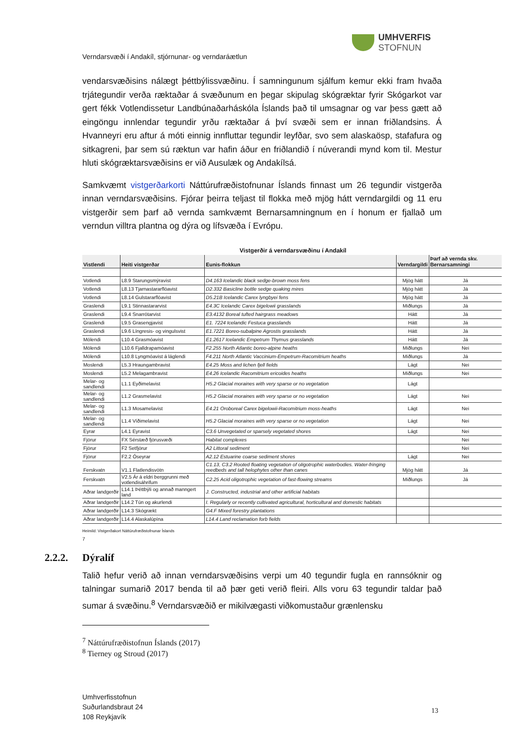UMHVERFIS
STOFNUN
Verndarsvæði í Andakíl, stjórnunar- og verndaráætlun
vendarsvæðisins nálægt þéttbýlissvæðinu. Í samningunum sjálfum kemur ekki fram hvaða trjátegundir verða ræktaðar á svæðunum en þegar skipulag skógræktar fyrir Skógarkot var gert fékk Votlendissetur Landbúnaðarháskóla Íslands það til umsagnar og var þess gætt að eingöngu innlendar tegundir yrðu ræktaðar á því svæði sem er innan friðlandsins. Á Hvanneyri eru aftur á móti einnig innfluttar tegundir leyfðar, svo sem alaskaösp, stafafura og sitkagreni, þar sem sú ræktun var hafin áður en friðlandið í núverandi mynd kom til. Mestur hluti skógræktarsvæðisins er við Ausulæk og Andakílsá.
Samkvæmt vistgerðarkorti Náttúrufræðistofnunar Íslands finnast um 26 tegundir vistgerða innan verndarsvæðisins. Fjórar þeirra teljast til flokka með mjög hátt verndargildi og 11 eru vistgerðir sem þarf að vernda samkvæmt Bernarsamningnum en í honum er fjallað um verndun villtra plantna og dýra og lífsvæða í Evrópu.
Vistgerðir á verndarsvæðinu í Andakíl
| Vistlendi | Heiti vistgerðar | Eunis-flokkun | Verndargildi | Þarf að vernda skv. Bernarsamningi |
| --- | --- | --- | --- | --- |
| Votlendi | L8.9 Starungsmýravist | D4.163 Icelandic black sedge-brown moss fens | Mjög hátt | Já |
| Votlendi | L8.13 Tjarnastararflóavist | D2.332 Basicline bottle sedge quaking mires | Mjög hátt | Já |
| Votlendi | L8.14 Gulstararflóavist | D5.21B Icelandic Carex lyngbyei fens | Mjög hátt | Já |
| Graslendi | L9.1 Stinnastararvist | E4.3C Icelandic Carex bigelowii grasslands | Miðlungs | Já |
| Graslendi | L9.4 Snarrótarvist | E3.4132 Boreal tufted hairgrass meadows | Hátt | Já |
| Graslendi | L9.5 Grasengjavist | E1. 7224 Icelandic Festuca grasslands | Hátt | Já |
| Graslendi | L9.6 Língresis- og vingulsvist | E1.7221 Boreo-subalpine Agrostis grasslands | Hátt | Já |
| Mólendi | L10.4 Grasmóavist | E1.2617 Icelandic Empetrum Thymus grasslands | Hátt | Já |
| Mólendi | L10.6 Fjalldrapamóavist | F2.255 North Atlantic boreo-alpine heaths | Miðlungs | Nei |
| Mólendi | L10.8 Lyngmóavist á láglendi | F4.211 North Atlantic Vaccinium-Empetrum-Racomitrium heaths | Miðlungs | Já |
| Moslendi | L5.3 Hraungambravist | E4.25 Moss and lichen fjell fields | Lágt | Nei |
| Moslendi | L5.2 Melagambravist | E4.26 Icelandic Racomitrium ericoides heaths | Miðlungs | Nei |
| Melar- og sandlendi | L1.1 Eyðimelavist | H5.2 Glacial moraines with very sparse or no vegetation | Lágt | |
| Melar- og sandlendi | L1.2 Grasmelavist | H5.2 Glacial moraines with very sparse or no vegetation | Lágt | Nei |
| Melar- og sandlendi | L1.3 Mosamelavist | E4.21 Oroboreal Carex bigelowii-Racomitrium moss-heaths | Lágt | Nei |
| Melar- og sandlendi | L1.4 Víðimelavist | H5.2 Glacial moraines with very sparse or no vegetation | Lágt | Nei |
| Eyrar | L4.1 Eyravist | C3.6 Unvegetated or sparsely vegetated shores | Lágt | Nei |
| Fjörur | FX Sérstæð fjörusvæði | Habitat complexes | | Nei |
| Fjörur | F2 Setfjörur | A2 Littoral sediment | | Nei |
| Fjörur | F2.2 Óseyrar | A2.12 Estuarine coarse sediment shores | Lágt | Nei |
| Ferskvatn | V1.1 Flatlendisvötn | C1.13, C3.2 Rooted floating vegetation of oligotrophic waterbodies. Water-fringing reedbeds and tall helophytes other than canes | Mjög hátt | Já |
| Ferskvatn | V2.5 Ár á eldri berggrunni með votlendisáhrifum | C2.25 Acid oligotrophic vegetation of fast-flowing streams | Miðlungs | Já |
| Aðrar landgerðir | L14.1 Þéttbýli og annað manngert land | J. Constructed, industrial and other artificial habitats | | |
| Aðrar landgerðir | L14.2 Tún og akurlendi | I. Regularly or recently cultivated agricultural, horticultural and domestic habitats | | |
| Aðrar landgerðir | L14.3 Skógrækt | G4.F Mixed forestry plantations | | |
| Aðrar landgerðir | L14.4 Alaskalúpína | L14.4 Land reclamation forb fields | | |
Heimild: Vistgerðakort Náttúrufræðistofnunar Íslands
7
2.2.2. Dýralíf
Talið hefur verið að innan verndarsvæðisins verpi um 40 tegundir fugla en rannsóknir og talningar sumarið 2017 benda til að þær geti verið fleiri. Alls voru 63 tegundir taldar það sumar á svæðinu.<sup>8</sup> Verndarsvæðið er mikilvægasti viðkomustaður grænlensku
<sup>7</sup> Náttúrufræðistofnun Íslands (2017)
<sup>8</sup> Tierney og Stroud (2017)
Umhverfisstofnun
Suðurlandsbraut 24
108 Reykjavík
13